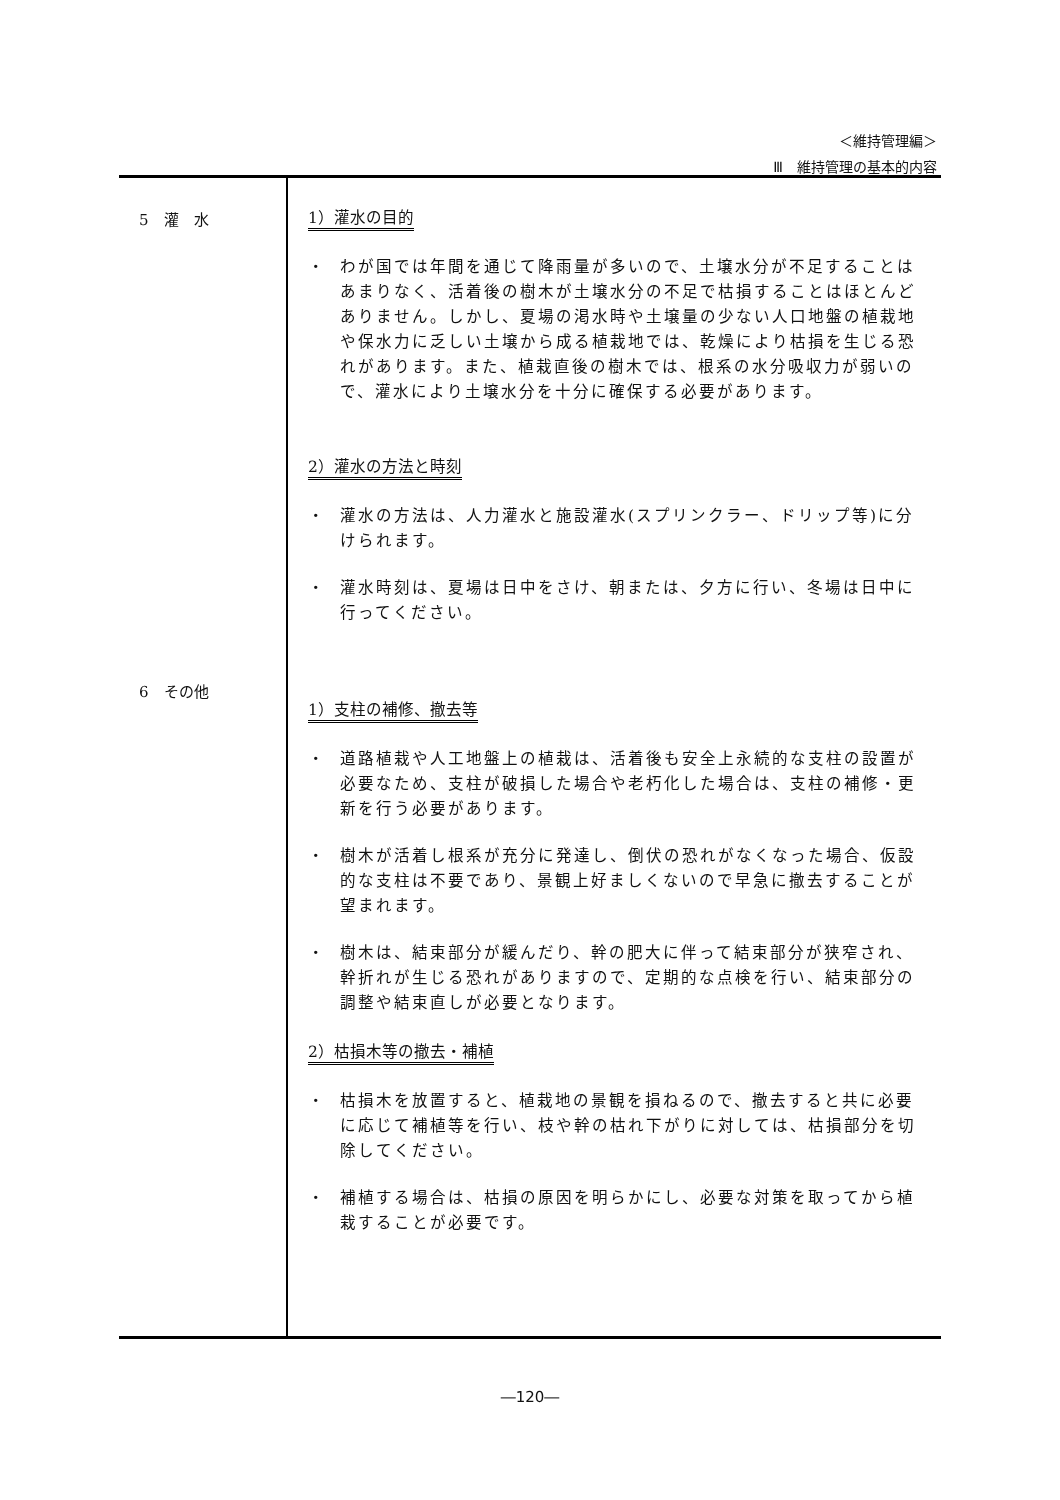＜維持管理編＞
Ⅲ　維持管理の基本的内容
5　灌　水
6　その他
1）灌水の目的
・ わが国では年間を通じて降雨量が多いので、土壌水分が不足することはあまりなく、活着後の樹木が土壌水分の不足で枯損することはほとんどありません。しかし、夏場の渇水時や土壌量の少ない人口地盤の植栽地や保水力に乏しい土壌から成る植栽地では、乾燥により枯損を生じる恐れがあります。また、植栽直後の樹木では、根系の水分吸収力が弱いので、灌水により土壌水分を十分に確保する必要があります。
2）灌水の方法と時刻
・ 灌水の方法は、人力灌水と施設灌水(スプリンクラー、ドリップ等)に分けられます。
・ 灌水時刻は、夏場は日中をさけ、朝または、夕方に行い、冬場は日中に行ってください。
1）支柱の補修、撤去等
・ 道路植栽や人工地盤上の植栽は、活着後も安全上永続的な支柱の設置が必要なため、支柱が破損した場合や老朽化した場合は、支柱の補修・更新を行う必要があります。
・ 樹木が活着し根系が充分に発達し、倒伏の恐れがなくなった場合、仮設的な支柱は不要であり、景観上好ましくないので早急に撤去することが望まれます。
・ 樹木は、結束部分が緩んだり、幹の肥大に伴って結束部分が狭窄され、幹折れが生じる恐れがありますので、定期的な点検を行い、結束部分の調整や結束直しが必要となります。
2）枯損木等の撤去・補植
・ 枯損木を放置すると、植栽地の景観を損ねるので、撤去すると共に必要に応じて補植等を行い、枝や幹の枯れ下がりに対しては、枯損部分を切除してください。
・ 補植する場合は、枯損の原因を明らかにし、必要な対策を取ってから植栽することが必要です。
―120―